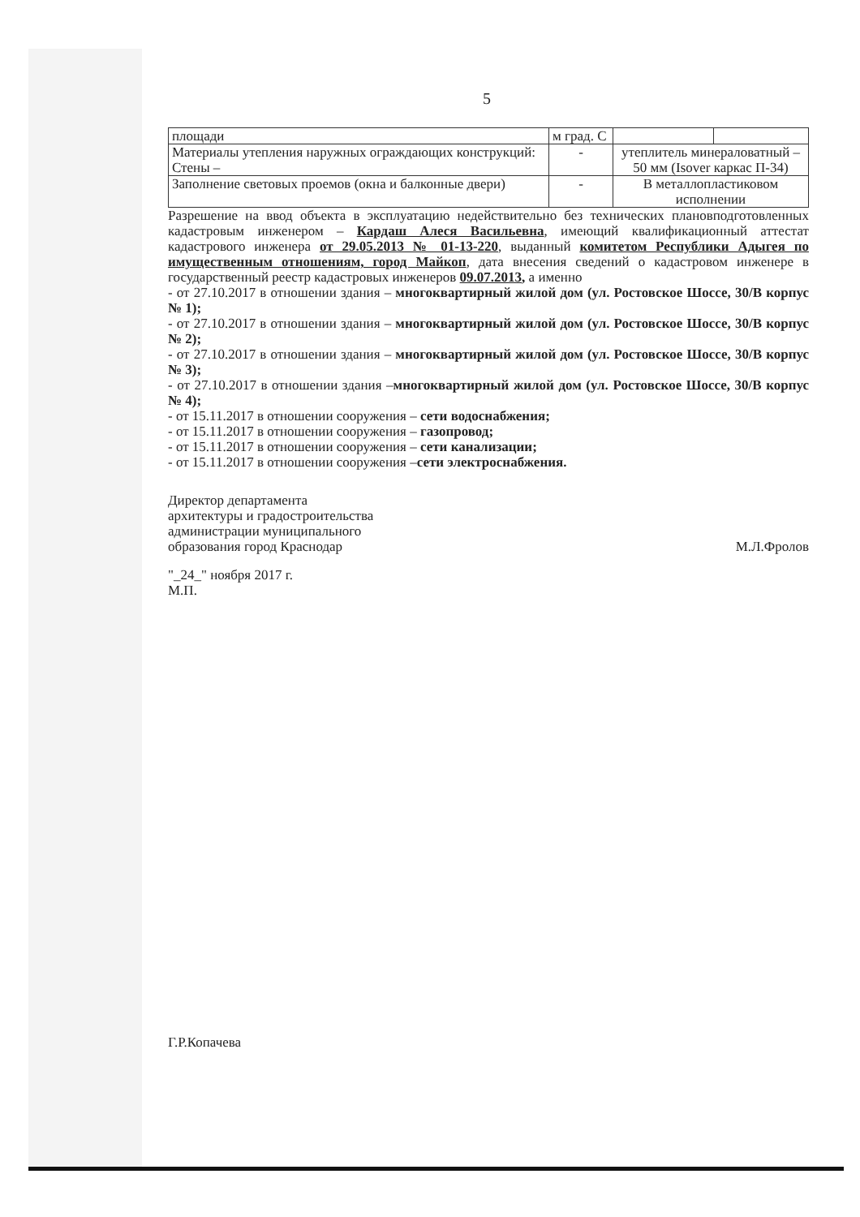5
| площади | м град. С | | |
| Материалы утепления наружных ограждающих конструкций: Стены – | - | утеплитель минераловатный – 50 мм (Isover каркас П-34) | |
| Заполнение световых проемов (окна и балконные двери) | - | В металлопластиковом исполнении | |
Разрешение на ввод объекта в эксплуатацию недействительно без технических плановподготовленных кадастровым инженером – Кардаш Алеся Васильевна, имеющий квалификационный аттестат кадастрового инженера от 29.05.2013 № 01-13-220, выданный комитетом Республики Адыгея по имущественным отношениям, город Майкоп, дата внесения сведений о кадастровом инженере в государственный реестр кадастровых инженеров 09.07.2013, а именно
- от 27.10.2017 в отношении здания – многоквартирный жилой дом (ул. Ростовское Шоссе, 30/В корпус № 1);
- от 27.10.2017 в отношении здания – многоквартирный жилой дом (ул. Ростовское Шоссе, 30/В корпус № 2);
- от 27.10.2017 в отношении здания – многоквартирный жилой дом (ул. Ростовское Шоссе, 30/В корпус № 3);
- от 27.10.2017 в отношении здания –многоквартирный жилой дом (ул. Ростовское Шоссе, 30/В корпус № 4);
- от 15.11.2017 в отношении сооружения – сети водоснабжения;
- от 15.11.2017 в отношении сооружения – газопровод;
- от 15.11.2017 в отношении сооружения – сети канализации;
- от 15.11.2017 в отношении сооружения –сети электроснабжения.
Директор департамента
архитектуры и градостроительства
администрации муниципального
образования город Краснодар
М.Л.Фролов
"_24_" ноября 2017 г.
М.П.
Г.Р.Копачева